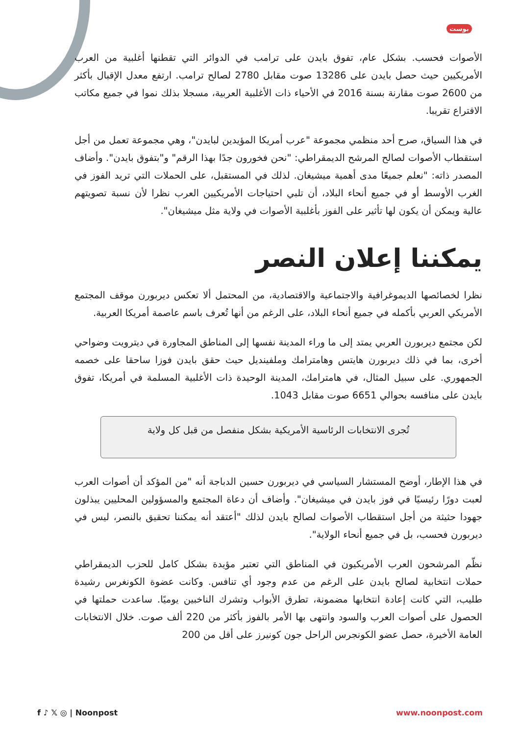بوست
الأصوات فحسب. بشكل عام، تفوق بايدن على ترامب في الدوائر التي تقطنها أغلبية من العرب الأمريكيين حيث حصل بايدن على 13286 صوت مقابل 2780 لصالح ترامب. ارتفع معدل الإقبال بأكثر من 2600 صوت مقارنة بسنة 2016 في الأحياء ذات الأغلبية العربية، مسجلا بذلك نموا في جميع مكاتب الاقتراع تقريبا.
في هذا السياق، صرح أحد منظمي مجموعة "عرب أمريكا المؤيدين لبايدن"، وهي مجموعة تعمل من أجل استقطاب الأصوات لصالح المرشح الديمقراطي: "نحن فخورون جدًا بهذا الرقم" و"بتفوق بايدن". وأضاف المصدر ذاته: "نعلم جميعًا مدى أهمية ميشيغان. لذلك في المستقبل، على الحملات التي تريد الفوز في الغرب الأوسط أو في جميع أنحاء البلاد، أن تلبي احتياجات الأمريكيين العرب نظرا لأن نسبة تصويتهم عالية ويمكن أن يكون لها تأثير على الفوز بأغلبية الأصوات في ولاية مثل ميشيغان".
يمكننا إعلان النصر
نظرا لخصائصها الديموغرافية والاجتماعية والاقتصادية، من المحتمل ألا تعكس ديربورن موقف المجتمع الأمريكي العربي بأكمله في جميع أنحاء البلاد، على الرغم من أنها تُعرف باسم عاصمة أمريكا العربية.
لكن مجتمع ديربورن العربي يمتد إلى ما وراء المدينة نفسها إلى المناطق المجاورة في ديترويت وضواحي أخرى، بما في ذلك ديربورن هايتس وهامترامك وملفينديل حيث حقق بايدن فوزا ساحقا على خصمه الجمهوري. على سبيل المثال، في هامترامك، المدينة الوحيدة ذات الأغلبية المسلمة في أمريكا، تفوق بايدن على منافسه بحوالي 6651 صوت مقابل 1043.
تُجرى الانتخابات الرئاسية الأمريكية بشكل منفصل من قبل كل ولاية
في هذا الإطار، أوضح المستشار السياسي في ديربورن حسين الدباجة أنه "من المؤكد أن أصوات العرب لعبت دورًا رئيسيًا في فوز بايدن في ميشيغان". وأضاف أن دعاة المجتمع والمسؤولين المحليين يبذلون جهودا حثيثة من أجل استقطاب الأصوات لصالح بايدن لذلك "أعتقد أنه يمكننا تحقيق بالنصر، ليس في ديربورن فحسب، بل في جميع أنحاء الولاية".
نظّم المرشحون العرب الأمريكيون في المناطق التي تعتبر مؤيدة بشكل كامل للحزب الديمقراطي حملات انتخابية لصالح بايدن على الرغم من عدم وجود أي تنافس. وكانت عضوة الكونغرس رشيدة طليب، التي كانت إعادة انتخابها مضمونة، تطرق الأبواب وتشرك الناخبين يوميًا. ساعدت حملتها في الحصول على أصوات العرب والسود وانتهى بها الأمر بالفوز بأكثر من 220 ألف صوت. خلال الانتخابات العامة الأخيرة، حصل عضو الكونجرس الراحل جون كونيرز على أقل من 200
f ♪ 𝕏 ◎ | Noonpost www.noonpost.com